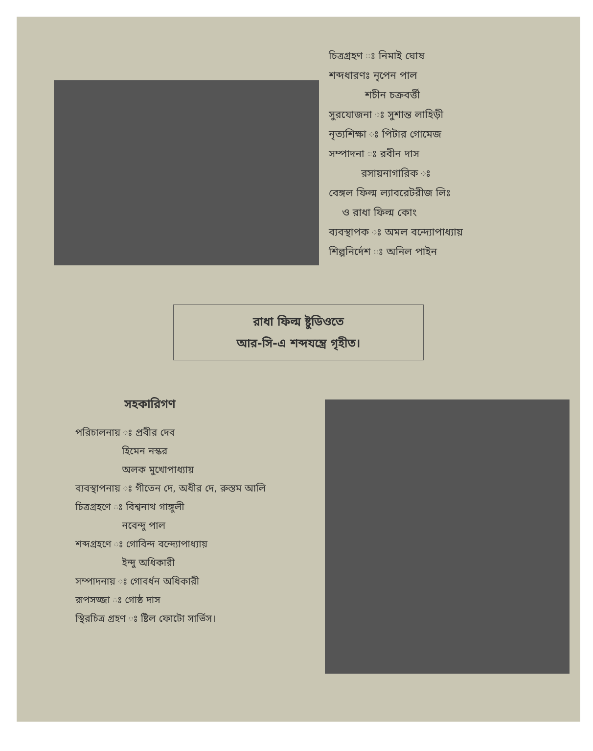চিত্রগ্রহণ ঃ নিমাই ঘোষ
শব্দধারণঃ নৃপেন পাল
শচীন চক্রবর্ত্তী
সুরযোজনা ঃ সুশান্ত লাহিড়ী
নৃত্যশিক্ষা ঃ পিটার গোমেজ
সম্পাদনা ঃ রবীন দাস
রসায়নাগারিক ঃ
বেঙ্গল ফিল্ম ল্যাবরেটরীজ লিঃ
ও রাধা ফিল্ম কোং
ব্যবস্থাপক ঃ অমল বন্দ্যোপাধ্যায়
শিল্পনির্দেশ ঃ অনিল পাইন
রাধা ফিল্ম ষ্টুডিওতে
আর-সি-এ শব্দযন্ত্রে গৃহীত।
সহকারিগণ
পরিচালনায় ঃ প্রবীর দেব
হিমেন নস্কর
অলক মুখোপাধ্যায়
ব্যবস্থাপনায় ঃ গীতেন দে, অধীর দে, রুস্তম আলি
চিত্রগ্রহণে ঃ বিশ্বনাথ গাঙ্গুলী
নবেন্দু পাল
শব্দগ্রহণে ঃ গোবিন্দ বন্দ্যোপাধ্যায়
ইন্দু অধিকারী
সম্পাদনায় ঃ গোবর্ধন অধিকারী
রূপসজ্জা ঃ গোষ্ঠ দাস
স্থিরচিত্র গ্রহণ ঃ ষ্টিল ফোটো সার্ভিস।